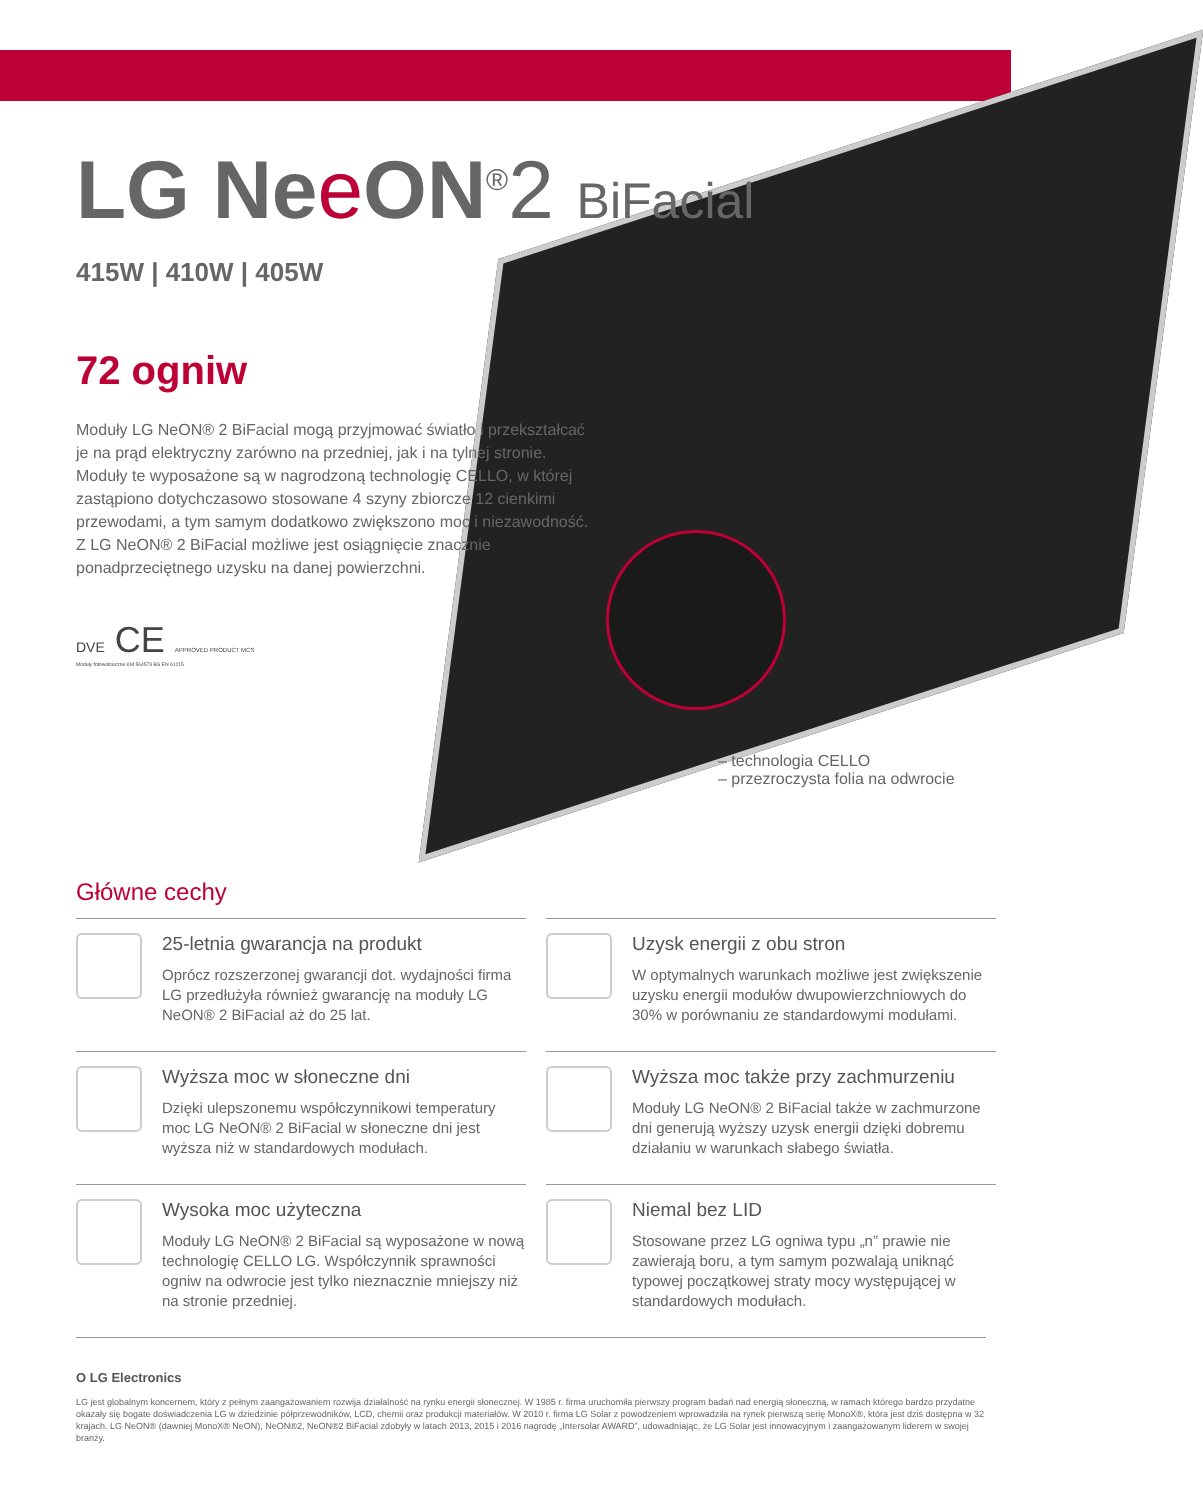LG Ne eON<sup>®</sup>2 BiFacial
415W | 410W | 405W
72 ogniw
Moduły LG NeON® 2 BiFacial mogą przyjmować światło i przekształcać je na prąd elektryczny zarówno na przedniej, jak i na tylnej stronie. Moduły te wyposażone są w nagrodzoną technologię CELLO, w której zastąpiono dotychczasowo stosowane 4 szyny zbiorcze 12 cienkimi przewodami, a tym samym dodatkowo zwiększono moc i niezawodność. Z LG NeON® 2 BiFacial możliwe jest osiągnięcie znacznie ponadprzeciętnego uzysku na danej powierzchni.
DVE CE APPROVED PRODUCT MCS
Moduły fotowoltaiczne KM 564573 BS EN 61215
– technologia CELLO
– przezroczysta folia na odwrocie
Główne cechy
25-letnia gwarancja na produkt
Oprócz rozszerzonej gwarancji dot. wydajności firma LG przedłużyła również gwarancję na moduły LG NeON® 2 BiFacial aż do 25 lat.
Uzysk energii z obu stron
W optymalnych warunkach możliwe jest zwiększenie uzysku energii modułów dwupowierzchniowych do 30% w porównaniu ze standardowymi modułami.
Wyższa moc w słoneczne dni
Dzięki ulepszonemu współczynnikowi temperatury moc LG NeON® 2 BiFacial w słoneczne dni jest wyższa niż w standardowych modułach.
Wyższa moc także przy zachmurzeniu
Moduły LG NeON® 2 BiFacial także w zachmurzone dni generują wyższy uzysk energii dzięki dobremu działaniu w warunkach słabego światła.
Wysoka moc użyteczna
Moduły LG NeON® 2 BiFacial są wyposażone w nową technologię CELLO LG. Współczynnik sprawności ogniw na odwrocie jest tylko nieznacznie mniejszy niż na stronie przedniej.
Niemal bez LID
Stosowane przez LG ogniwa typu „n” prawie nie zawierają boru, a tym samym pozwalają uniknąć typowej początkowej straty mocy występującej w standardowych modułach.
O LG Electronics
LG jest globalnym koncernem, który z pełnym zaangażowaniem rozwija działalność na rynku energii słonecznej. W 1985 r. firma uruchomiła pierwszy program badań nad energią słoneczną, w ramach którego bardzo przydatne okazały się bogate doświadczenia LG w dziedzinie półprzewodników, LCD, chemii oraz produkcji materiałów. W 2010 r. firma LG Solar z powodzeniem wprowadziła na rynek pierwszą serię MonoX®, która jest dziś dostępna w 32 krajach. LG NeON® (dawniej MonoX® NeON), NeON®2, NeON®2 BiFacial zdobyły w latach 2013, 2015 i 2016 nagrodę „Intersolar AWARD”, udowadniając, że LG Solar jest innowacyjnym i zaangażowanym liderem w swojej branży.